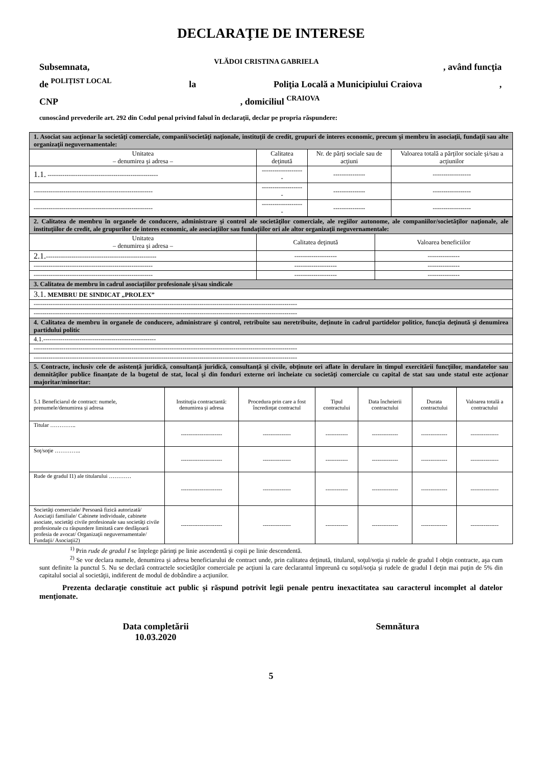DECLARAŢIE DE INTERESE
Subsemnata, VLĂDOI CRISTINA GABRIELA, având funcţia
de POLIȚIST LOCAL la Poliţia Locală a Municipiului Craiova,
CNP, domiciliul CRAIOVA
cunoscând prevederile art. 292 din Codul penal privind falsul în declaraţii, declar pe propria răspundere:
| 1. Asociat sau acţionar la societăţi comerciale, companii/societăţi naţionale, instituţii de credit, grupuri de interes economic, precum şi membru în asociaţii, fundaţii sau alte organizaţii neguvernamentale: | | | |
| Unitatea – denumirea şi adresa – | Calitatea deţinută | Nr. de părţi sociale sau de acţiuni | Valoarea totală a părţilor sociale şi/sau a acţiunilor |
| 1.1. ---------------------------------------------------- | -------------------- | --------------- | ------------------ |
| -------------------------------------------------------- | -------------------- | --------------- | ------------------ |
| -------------------------------------------------------- | -------------------- | --------------- | ------------------ |
| 2. Calitatea de membru în organele de conducere, administrare şi control ale societăţilor comerciale, ale regiilor autonome, ale companiilor/societăţilor naţionale, ale instituţiilor de credit, ale grupurilor de interes economic, ale asociaţiilor sau fundaţiilor ori ale altor organizaţii neguvernamentale: | | |
| Unitatea – denumirea şi adresa – | Calitatea deţinută | Valoarea beneficiilor |
| 2.1. ---------------------------------------------------- | -------------------- | --------------- |
| -------------------------------------------------------- | -------------------- | --------------- |
| -------------------------------------------------------- | -------------------- | --------------- |
| 3. Calitatea de membru în cadrul asociaţiilor profesionale şi/sau sindicale | | |
| 3.1. MEMBRU DE SINDICAT „PROLEX” | | |
| ---------------------------------------------------------------------------------------------------------------------------- | | |
| ---------------------------------------------------------------------------------------------------------------------------- | | |
| 4. Calitatea de membru în organele de conducere, administrare şi control, retribuite sau neretribuite, deţinute în cadrul partidelor politice, funcţia deţinută şi denumirea partidului politic | | |
| 4.1.----------------------------------------------------- | | |
| ---------------------------------------------------------------------------------------------------------------------------- | | |
| ---------------------------------------------------------------------------------------------------------------------------- | | |
| 5. Contracte, inclusiv cele de asistenţă juridică, consultanţă juridică, consultanţă şi civile, obţinute ori aflate în derulare în timpul exercitării funcţiilor, mandatelor sau demnităţilor publice finanţate de la bugetul de stat, local şi din fonduri externe ori încheiate cu societăţi comerciale cu capital de stat sau unde statul este acţionar majoritar/minoritar: | | |
| 5.1 Beneficiarul de contract: numele, prenumele/denumirea şi adresa | Instituţia contractantă: denumirea şi adresa | Procedura prin care a fost încredinţat contractul | Tipul contractului | Data încheierii contractului | Durata contractului | Valoarea totală a contractului |
| Titular ………….. | ---------------------- | --------------- | ------------ | -------------- | -------------- | --------------- |
| Soţ/soţie ………….. | ---------------------- | --------------- | ------------ | -------------- | -------------- | --------------- |
| Rude de gradul I1) ale titularului ………… | ---------------------- | --------------- | ------------ | -------------- | -------------- | --------------- |
| Societăţi comerciale/ Persoană fizică autorizată/ Asociaţii familiale/ Cabinete individuale, cabinete asociate, societăţi civile profesionale sau societăţi civile profesionale cu răspundere limitată care desfăşoară profesia de avocat/ Organizaţii neguvernamentale/ Fundaţii/ Asociaţii2) | ---------------------- | --------------- | ------------ | -------------- | -------------- | --------------- |
<sup>1)</sup> Prin rude de gradul I se înţelege părinţi pe linie ascendentă şi copii pe linie descendentă.
<sup>2)</sup> Se vor declara numele, denumirea şi adresa beneficiarului de contract unde, prin calitatea deţinută, titularul, soţul/soţia şi rudele de gradul I obţin contracte, aşa cum sunt definite la punctul 5. Nu se declară contractele societăţilor comerciale pe acţiuni la care declarantul împreună cu soţul/soţia şi rudele de gradul I deţin mai puţin de 5% din capitalul social al societăţii, indiferent de modul de dobândire a acţiunilor.
Prezenta declaraţie constituie act public şi răspund potrivit legii penale pentru inexactitatea sau caracterul incomplet al datelor menţionate.
Data completării
10.03.2020
Semnătura
5